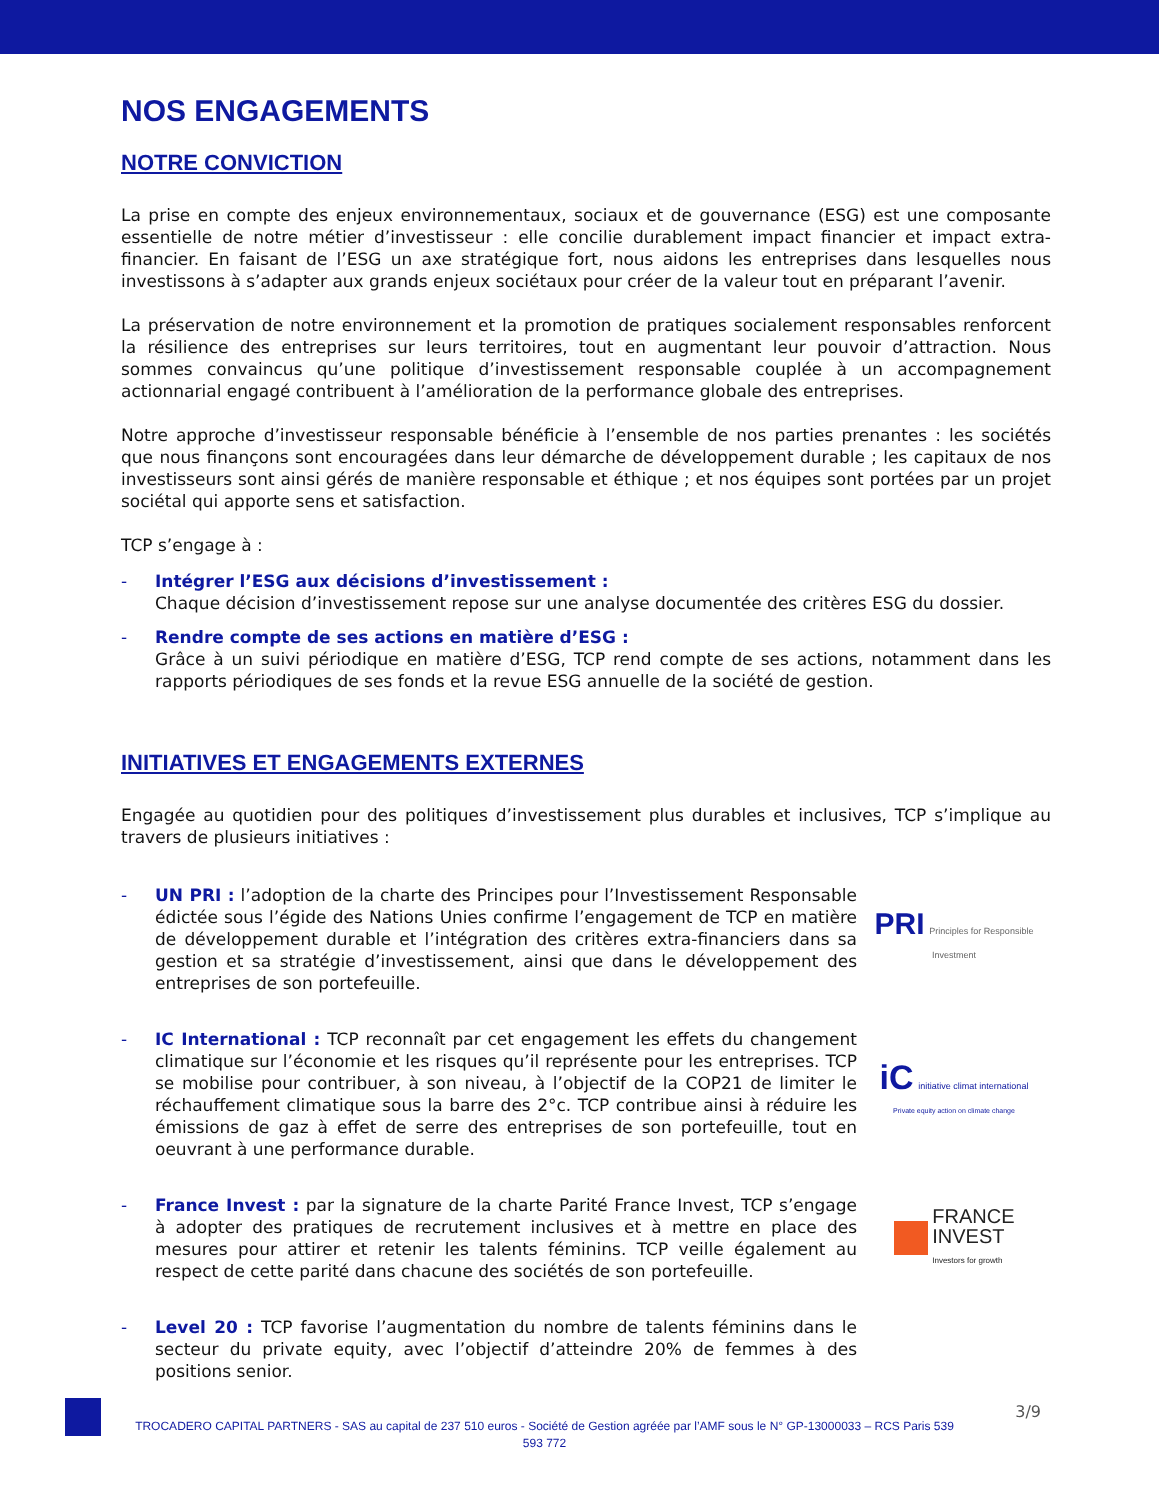NOS ENGAGEMENTS
NOTRE CONVICTION
La prise en compte des enjeux environnementaux, sociaux et de gouvernance (ESG) est une composante essentielle de notre métier d’investisseur : elle concilie durablement impact financier et impact extra-financier. En faisant de l’ESG un axe stratégique fort, nous aidons les entreprises dans lesquelles nous investissons à s’adapter aux grands enjeux sociétaux pour créer de la valeur tout en préparant l’avenir.
La préservation de notre environnement et la promotion de pratiques socialement responsables renforcent la résilience des entreprises sur leurs territoires, tout en augmentant leur pouvoir d’attraction. Nous sommes convaincus qu’une politique d’investissement responsable couplée à un accompagnement actionnarial engagé contribuent à l’amélioration de la performance globale des entreprises.
Notre approche d’investisseur responsable bénéficie à l’ensemble de nos parties prenantes : les sociétés que nous finançons sont encouragées dans leur démarche de développement durable ; les capitaux de nos investisseurs sont ainsi gérés de manière responsable et éthique ; et nos équipes sont portées par un projet sociétal qui apporte sens et satisfaction.
TCP s’engage à :
- Intégrer l’ESG aux décisions d’investissement :
Chaque décision d’investissement repose sur une analyse documentée des critères ESG du dossier.
- Rendre compte de ses actions en matière d’ESG :
Grâce à un suivi périodique en matière d’ESG, TCP rend compte de ses actions, notamment dans les rapports périodiques de ses fonds et la revue ESG annuelle de la société de gestion.
INITIATIVES ET ENGAGEMENTS EXTERNES
Engagée au quotidien pour des politiques d’investissement plus durables et inclusives, TCP s’implique au travers de plusieurs initiatives :
- UN PRI : l’adoption de la charte des Principes pour l’Investissement Responsable édictée sous l’égide des Nations Unies confirme l’engagement de TCP en matière de développement durable et l’intégration des critères extra-financiers dans sa gestion et sa stratégie d’investissement, ainsi que dans le développement des entreprises de son portefeuille.
PRI Principles for Responsible Investment
- IC International : TCP reconnaît par cet engagement les effets du changement climatique sur l’économie et les risques qu’il représente pour les entreprises. TCP se mobilise pour contribuer, à son niveau, à l’objectif de la COP21 de limiter le réchauffement climatique sous la barre des 2°c. TCP contribue ainsi à réduire les émissions de gaz à effet de serre des entreprises de son portefeuille, tout en oeuvrant à une performance durable.
iC initiative climat international
Private equity action on climate change
- France Invest : par la signature de la charte Parité France Invest, TCP s’engage à adopter des pratiques de recrutement inclusives et à mettre en place des mesures pour attirer et retenir les talents féminins. TCP veille également au respect de cette parité dans chacune des sociétés de son portefeuille.
FRANCE
INVEST
Investors for growth
- Level 20 : TCP favorise l’augmentation du nombre de talents féminins dans le secteur du private equity, avec l’objectif d’atteindre 20% de femmes à des positions senior.
3/9
TROCADERO CAPITAL PARTNERS - SAS au capital de 237 510 euros - Société de Gestion agréée par l’AMF sous le N° GP-13000033 – RCS Paris 539 593 772